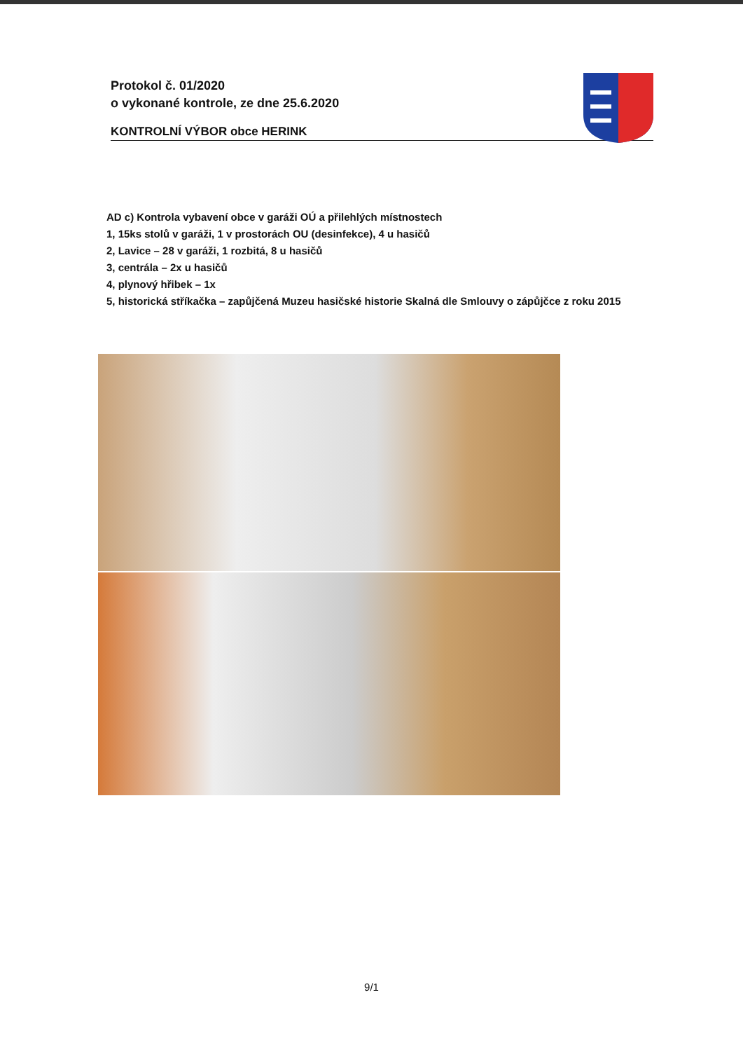Protokol č. 01/2020
o vykonané kontrole, ze dne 25.6.2020
KONTROLNÍ VÝBOR obce HERINK
AD c) Kontrola vybavení obce v garáži OÚ a přilehlých místnostech
1, 15ks stolů v garáži, 1 v prostorách OU (desinfekce), 4 u hasičů
2, Lavice – 28 v garáži, 1 rozbitá, 8 u hasičů
3, centrála – 2x u hasičů
4, plynový hřibek – 1x
5, historická stříkačka – zapůjčená Muzeu hasičské historie Skalná dle Smlouvy o zápůjčce z roku 2015
9/1